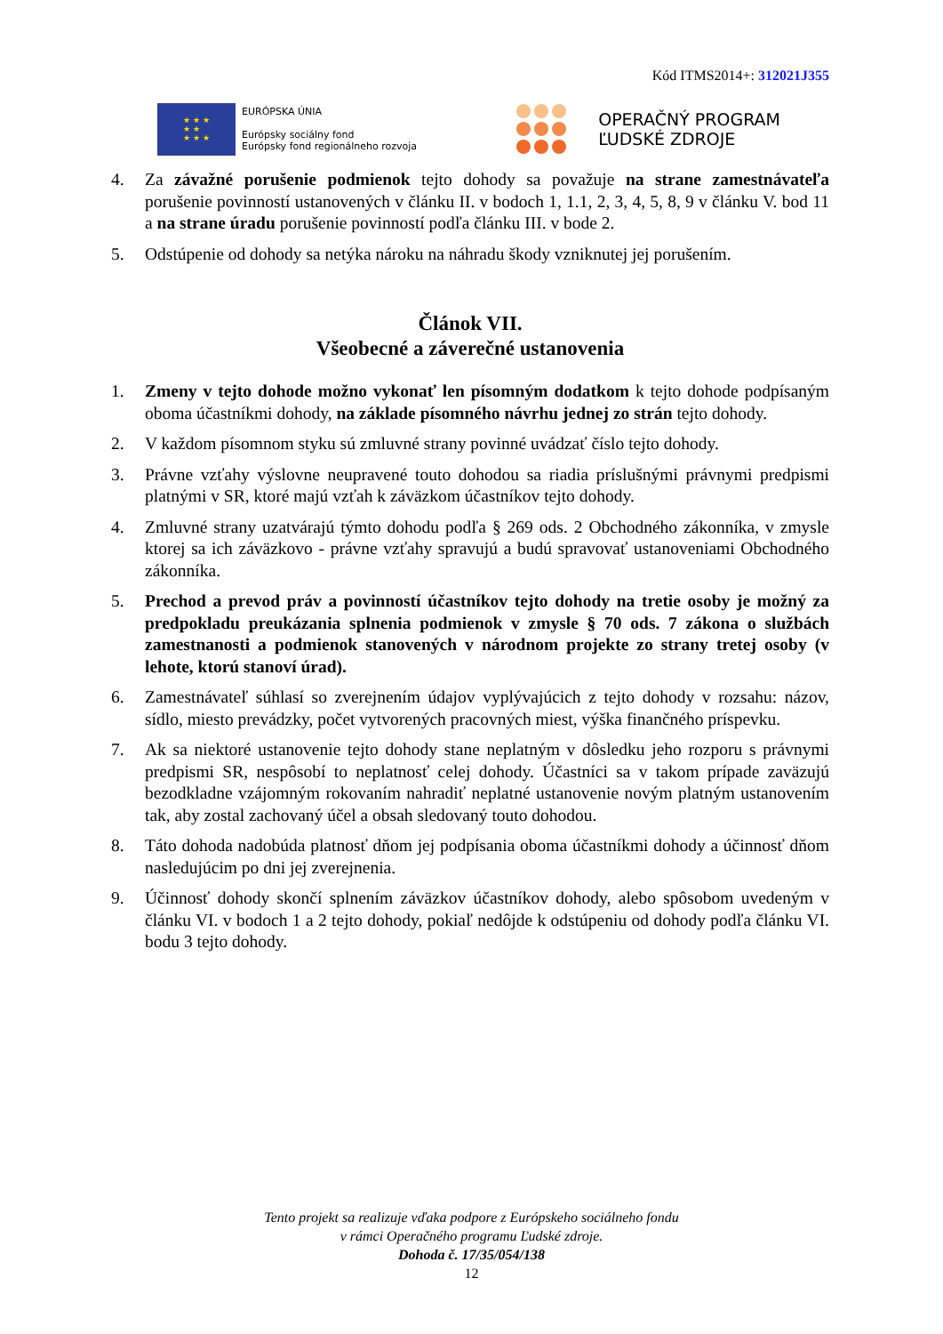Kód ITMS2014+: 312021J355
★ ★ ★
★ ★
★ ★ ★
EURÓPSKA ÚNIA
Európsky sociálny fond
Európsky fond regionálneho rozvoja
OPERAČNÝ PROGRAM
ĽUDSKÉ ZDROJE
4. Za závažné porušenie podmienok tejto dohody sa považuje na strane zamestnávateľa porušenie povinností ustanovených v článku II. v bodoch 1, 1.1, 2, 3, 4, 5, 8, 9 v článku V. bod 11 a na strane úradu porušenie povinností podľa článku III. v bode 2.
5. Odstúpenie od dohody sa netýka nároku na náhradu škody vzniknutej jej porušením.
Článok VII.
Všeobecné a záverečné ustanovenia
1. Zmeny v tejto dohode možno vykonať len písomným dodatkom k tejto dohode podpísaným oboma účastníkmi dohody, na základe písomného návrhu jednej zo strán tejto dohody.
2. V každom písomnom styku sú zmluvné strany povinné uvádzať číslo tejto dohody.
3. Právne vzťahy výslovne neupravené touto dohodou sa riadia príslušnými právnymi predpismi platnými v SR, ktoré majú vzťah k záväzkom účastníkov tejto dohody.
4. Zmluvné strany uzatvárajú týmto dohodu podľa § 269 ods. 2 Obchodného zákonníka, v zmysle ktorej sa ich záväzkovo - právne vzťahy spravujú a budú spravovať ustanoveniami Obchodného zákonníka.
5. Prechod a prevod práv a povinností účastníkov tejto dohody na tretie osoby je možný za predpokladu preukázania splnenia podmienok v zmysle § 70 ods. 7 zákona o službách zamestnanosti a podmienok stanovených v národnom projekte zo strany tretej osoby (v lehote, ktorú stanoví úrad).
6. Zamestnávateľ súhlasí so zverejnením údajov vyplývajúcich z tejto dohody v rozsahu: názov, sídlo, miesto prevádzky, počet vytvorených pracovných miest, výška finančného príspevku.
7. Ak sa niektoré ustanovenie tejto dohody stane neplatným v dôsledku jeho rozporu s právnymi predpismi SR, nespôsobí to neplatnosť celej dohody. Účastníci sa v takom prípade zaväzujú bezodkladne vzájomným rokovaním nahradiť neplatné ustanovenie novým platným ustanovením tak, aby zostal zachovaný účel a obsah sledovaný touto dohodou.
8. Táto dohoda nadobúda platnosť dňom jej podpísania oboma účastníkmi dohody a účinnosť dňom nasledujúcim po dni jej zverejnenia.
9. Účinnosť dohody skončí splnením záväzkov účastníkov dohody, alebo spôsobom uvedeným v článku VI. v bodoch 1 a 2 tejto dohody, pokiaľ nedôjde k odstúpeniu od dohody podľa článku VI. bodu 3 tejto dohody.
Tento projekt sa realizuje vďaka podpore z Európskeho sociálneho fondu
v rámci Operačného programu Ľudské zdroje.
Dohoda č. 17/35/054/138
12